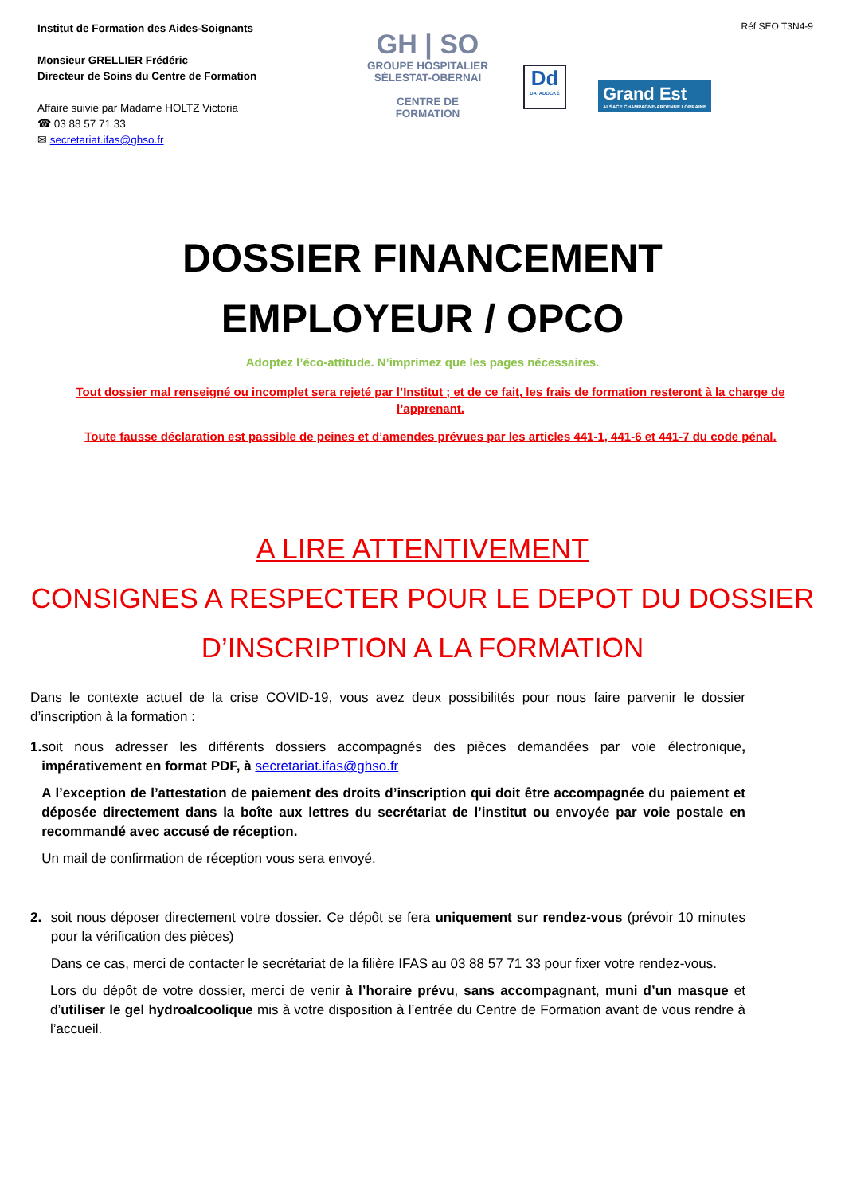Institut de Formation des Aides-Soignants
Monsieur GRELLIER Frédéric
Directeur de Soins du Centre de Formation
Affaire suivie par Madame HOLTZ Victoria
☎ 03 88 57 71 33
✉ secretariat.ifas@ghso.fr
GH | SO
GROUPE HOSPITALIER
SÉLESTAT-OBERNAI
CENTRE DE FORMATION
Dd
DATADOCKÉ
Grand Est
ALSACE CHAMPAGNE-ARDENNE LORRAINE
Réf SEO T3N4-9
DOSSIER FINANCEMENT
EMPLOYEUR / OPCO
Adoptez l’éco-attitude. N’imprimez que les pages nécessaires.
Tout dossier mal renseigné ou incomplet sera rejeté par l’Institut ; et de ce fait, les frais de formation resteront à la charge de l’apprenant.
Toute fausse déclaration est passible de peines et d’amendes prévues par les articles 441-1, 441-6 et 441-7 du code pénal.
A LIRE ATTENTIVEMENT
CONSIGNES A RESPECTER POUR LE DEPOT DU DOSSIER
D’INSCRIPTION A LA FORMATION
Dans le contexte actuel de la crise COVID-19, vous avez deux possibilités pour nous faire parvenir le dossier d’inscription à la formation :
1. soit nous adresser les différents dossiers accompagnés des pièces demandées par voie électronique, impérativement en format PDF, à secretariat.ifas@ghso.fr
A l’exception de l’attestation de paiement des droits d’inscription qui doit être accompagnée du paiement et déposée directement dans la boîte aux lettres du secrétariat de l’institut ou envoyée par voie postale en recommandé avec accusé de réception.
Un mail de confirmation de réception vous sera envoyé.
2. soit nous déposer directement votre dossier. Ce dépôt se fera uniquement sur rendez-vous (prévoir 10 minutes pour la vérification des pièces)
Dans ce cas, merci de contacter le secrétariat de la filière IFAS au 03 88 57 71 33 pour fixer votre rendez-vous.
Lors du dépôt de votre dossier, merci de venir à l’horaire prévu, sans accompagnant, muni d’un masque et d’utiliser le gel hydroalcoolique mis à votre disposition à l’entrée du Centre de Formation avant de vous rendre à l’accueil.